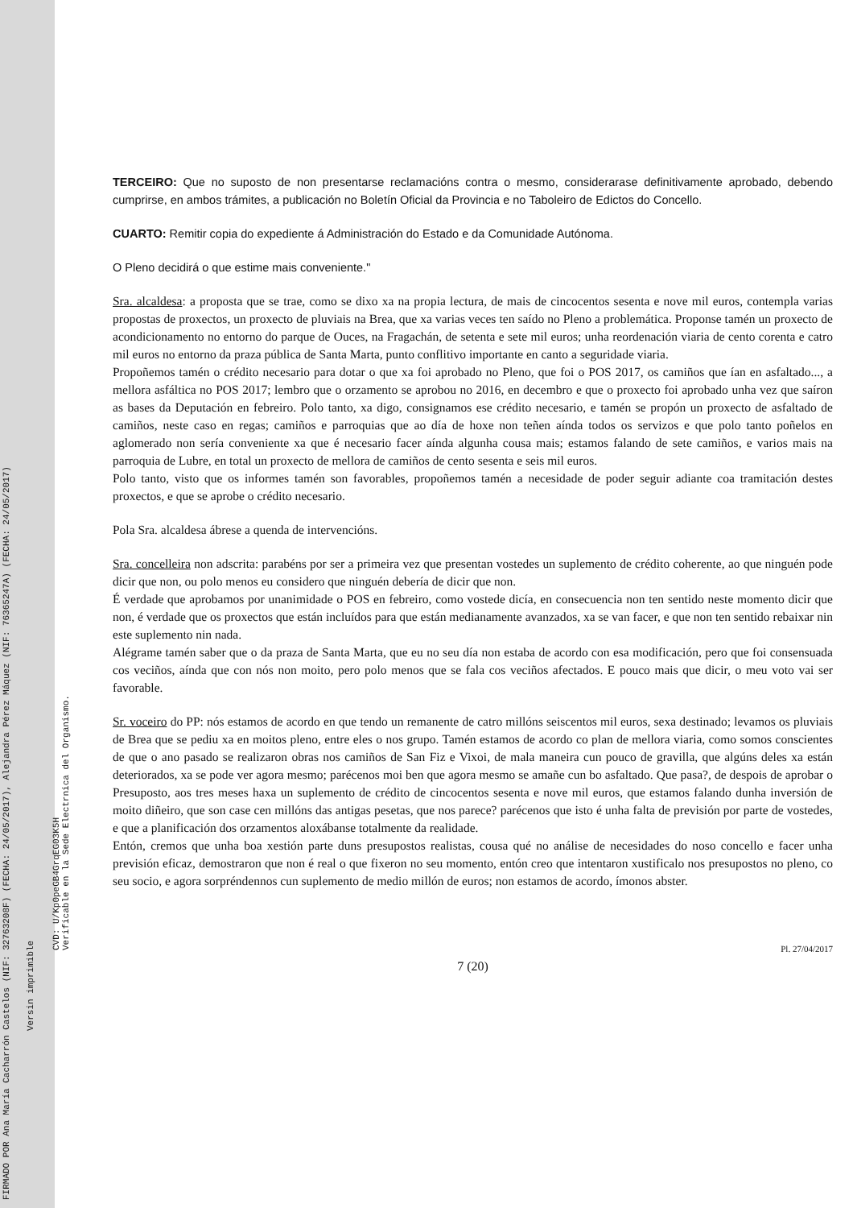FIRMADO POR Ana María Cacharrón Castelos (NIF: 32763208F) (FECHA: 24/05/2017), Alejandra Pérez Máquez (NIF: 76365247A) (FECHA: 24/05/2017)
Versin imprimible
CVD: U/Kp0peGB4GrqEG03K5H
Verificable en la Sede Electrnica del Organismo.
TERCEIRO: Que no suposto de non presentarse reclamacións contra o mesmo, considerarase definitivamente aprobado, debendo cumprirse, en ambos trámites, a publicación no Boletín Oficial da Provincia e no Taboleiro de Edictos do Concello.
CUARTO: Remitir copia do expediente á Administración do Estado e da Comunidade Autónoma.
O Pleno decidirá o que estime mais conveniente."
Sra. alcaldesa: a proposta que se trae, como se dixo xa na propia lectura, de mais de cincocentos sesenta e nove mil euros, contempla varias propostas de proxectos, un proxecto de pluviais na Brea, que xa varias veces ten saído no Pleno a problemática. Proponse tamén un proxecto de acondicionamento no entorno do parque de Ouces, na Fragachán, de setenta e sete mil euros; unha reordenación viaria de cento corenta e catro mil euros no entorno da praza pública de Santa Marta, punto conflitivo importante en canto a seguridade viaria.
Propoñemos tamén o crédito necesario para dotar o que xa foi aprobado no Pleno, que foi o POS 2017, os camiños que ían en asfaltado..., a mellora asfáltica no POS 2017; lembro que o orzamento se aprobou no 2016, en decembro e que o proxecto foi aprobado unha vez que saíron as bases da Deputación en febreiro. Polo tanto, xa digo, consignamos ese crédito necesario, e tamén se propón un proxecto de asfaltado de camiños, neste caso en regas; camiños e parroquias que ao día de hoxe non teñen aínda todos os servizos e que polo tanto poñelos en aglomerado non sería conveniente xa que é necesario facer aínda algunha cousa mais; estamos falando de sete camiños, e varios mais na parroquia de Lubre, en total un proxecto de mellora de camiños de cento sesenta e seis mil euros.
Polo tanto, visto que os informes tamén son favorables, propoñemos tamén a necesidade de poder seguir adiante coa tramitación destes proxectos, e que se aprobe o crédito necesario.
Pola Sra. alcaldesa ábrese a quenda de intervencións.
Sra. concelleira non adscrita: parabéns por ser a primeira vez que presentan vostedes un suplemento de crédito coherente, ao que ninguén pode dicir que non, ou polo menos eu considero que ninguén debería de dicir que non.
É verdade que aprobamos por unanimidade o POS en febreiro, como vostede dicía, en consecuencia non ten sentido neste momento dicir que non, é verdade que os proxectos que están incluídos para que están medianamente avanzados, xa se van facer, e que non ten sentido rebaixar nin este suplemento nin nada.
Alégrame tamén saber que o da praza de Santa Marta, que eu no seu día non estaba de acordo con esa modificación, pero que foi consensuada cos veciños, aínda que con nós non moito, pero polo menos que se fala cos veciños afectados. E pouco mais que dicir, o meu voto vai ser favorable.
Sr. voceiro do PP: nós estamos de acordo en que tendo un remanente de catro millóns seiscentos mil euros, sexa destinado; levamos os pluviais de Brea que se pediu xa en moitos pleno, entre eles o nos grupo. Tamén estamos de acordo co plan de mellora viaria, como somos conscientes de que o ano pasado se realizaron obras nos camiños de San Fiz e Vixoi, de mala maneira cun pouco de gravilla, que algúns deles xa están deteriorados, xa se pode ver agora mesmo; parécenos moi ben que agora mesmo se amañe cun bo asfaltado. Que pasa?, de despois de aprobar o Presuposto, aos tres meses haxa un suplemento de crédito de cincocentos sesenta e nove mil euros, que estamos falando dunha inversión de moito diñeiro, que son case cen millóns das antigas pesetas, que nos parece? parécenos que isto é unha falta de previsión por parte de vostedes, e que a planificación dos orzamentos aloxábanse totalmente da realidade.
Entón, cremos que unha boa xestión parte duns presupostos realistas, cousa qué no análise de necesidades do noso concello e facer unha previsión eficaz, demostraron que non é real o que fixeron no seu momento, entón creo que intentaron xustificalo nos presupostos no pleno, co seu socio, e agora sorpréndennos cun suplemento de medio millón de euros; non estamos de acordo, ímonos abster.
Pl. 27/04/2017
7 (20)